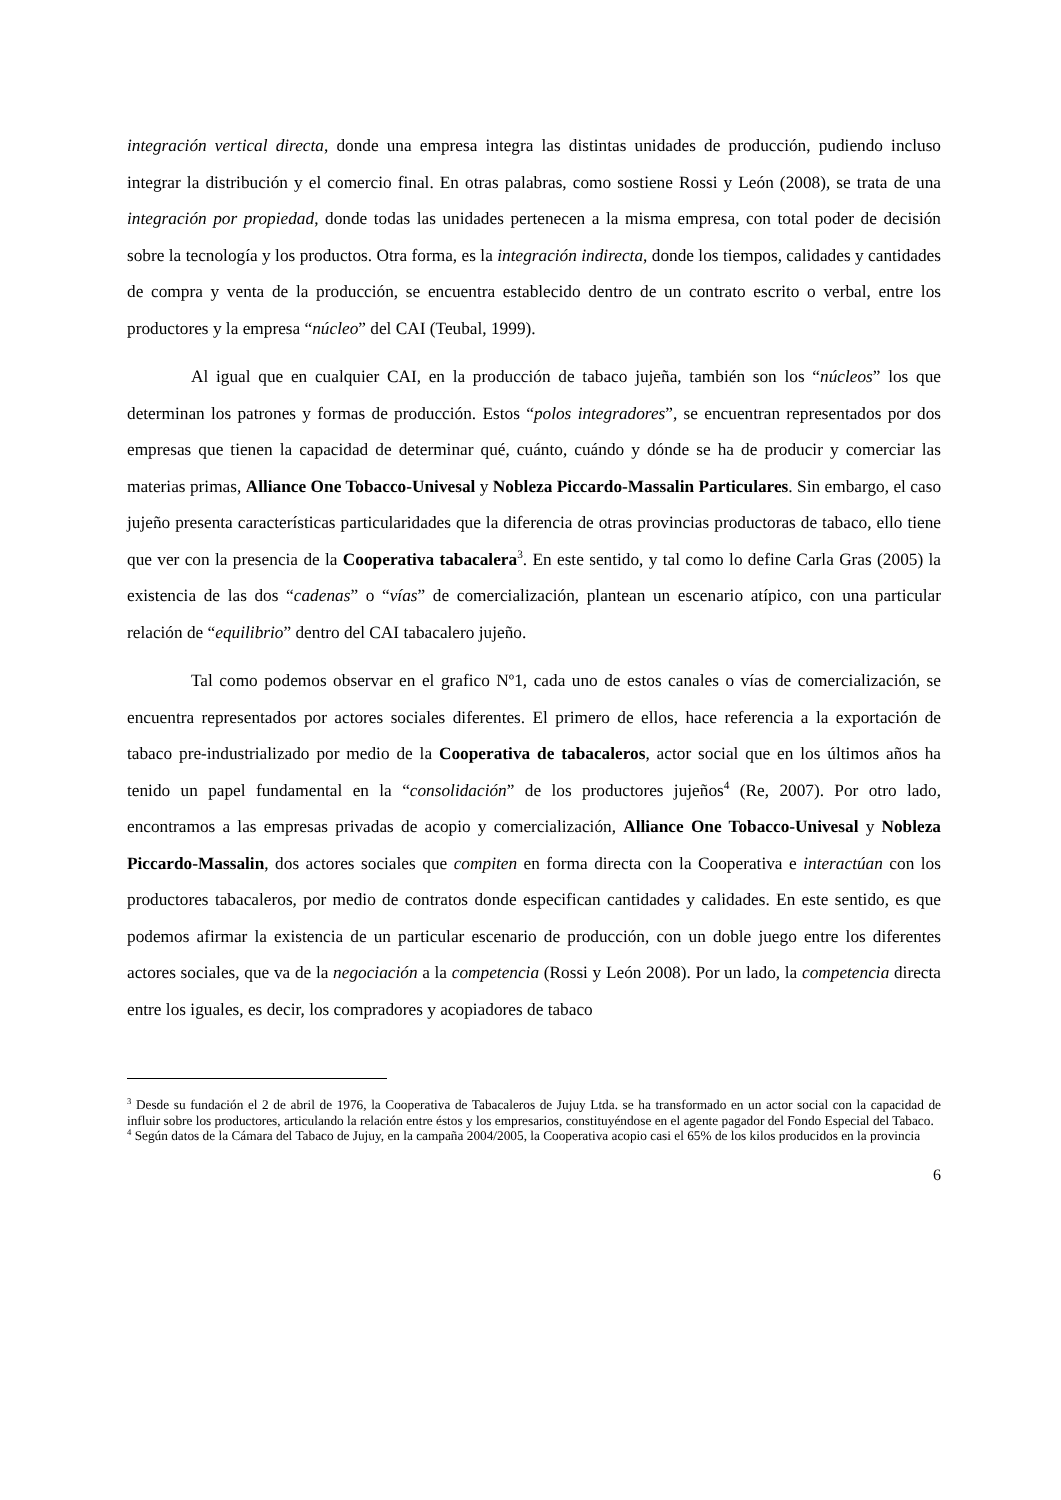integración vertical directa, donde una empresa integra las distintas unidades de producción, pudiendo incluso integrar la distribución y el comercio final. En otras palabras, como sostiene Rossi y León (2008), se trata de una integración por propiedad, donde todas las unidades pertenecen a la misma empresa, con total poder de decisión sobre la tecnología y los productos. Otra forma, es la integración indirecta, donde los tiempos, calidades y cantidades de compra y venta de la producción, se encuentra establecido dentro de un contrato escrito o verbal, entre los productores y la empresa “núcleo” del CAI (Teubal, 1999).
Al igual que en cualquier CAI, en la producción de tabaco jujeña, también son los “núcleos” los que determinan los patrones y formas de producción. Estos “polos integradores”, se encuentran representados por dos empresas que tienen la capacidad de determinar qué, cuánto, cuándo y dónde se ha de producir y comerciar las materias primas, Alliance One Tobacco-Univesal y Nobleza Piccardo-Massalin Particulares. Sin embargo, el caso jujeño presenta características particularidades que la diferencia de otras provincias productoras de tabaco, ello tiene que ver con la presencia de la Cooperativa tabacalera<sup>3</sup>. En este sentido, y tal como lo define Carla Gras (2005) la existencia de las dos “cadenas” o “vías” de comercialización, plantean un escenario atípico, con una particular relación de “equilibrio” dentro del CAI tabacalero jujeño.
Tal como podemos observar en el grafico Nº1, cada uno de estos canales o vías de comercialización, se encuentra representados por actores sociales diferentes. El primero de ellos, hace referencia a la exportación de tabaco pre-industrializado por medio de la Cooperativa de tabacaleros, actor social que en los últimos años ha tenido un papel fundamental en la “consolidación” de los productores jujeños<sup>4</sup> (Re, 2007). Por otro lado, encontramos a las empresas privadas de acopio y comercialización, Alliance One Tobacco-Univesal y Nobleza Piccardo-Massalin, dos actores sociales que compiten en forma directa con la Cooperativa e interactúan con los productores tabacaleros, por medio de contratos donde especifican cantidades y calidades. En este sentido, es que podemos afirmar la existencia de un particular escenario de producción, con un doble juego entre los diferentes actores sociales, que va de la negociación a la competencia (Rossi y León 2008). Por un lado, la competencia directa entre los iguales, es decir, los compradores y acopiadores de tabaco
<sup>3</sup> Desde su fundación el 2 de abril de 1976, la Cooperativa de Tabacaleros de Jujuy Ltda. se ha transformado en un actor social con la capacidad de influir sobre los productores, articulando la relación entre éstos y los empresarios, constituyéndose en el agente pagador del Fondo Especial del Tabaco.
<sup>4</sup> Según datos de la Cámara del Tabaco de Jujuy, en la campaña 2004/2005, la Cooperativa acopio casi el 65% de los kilos producidos en la provincia
6